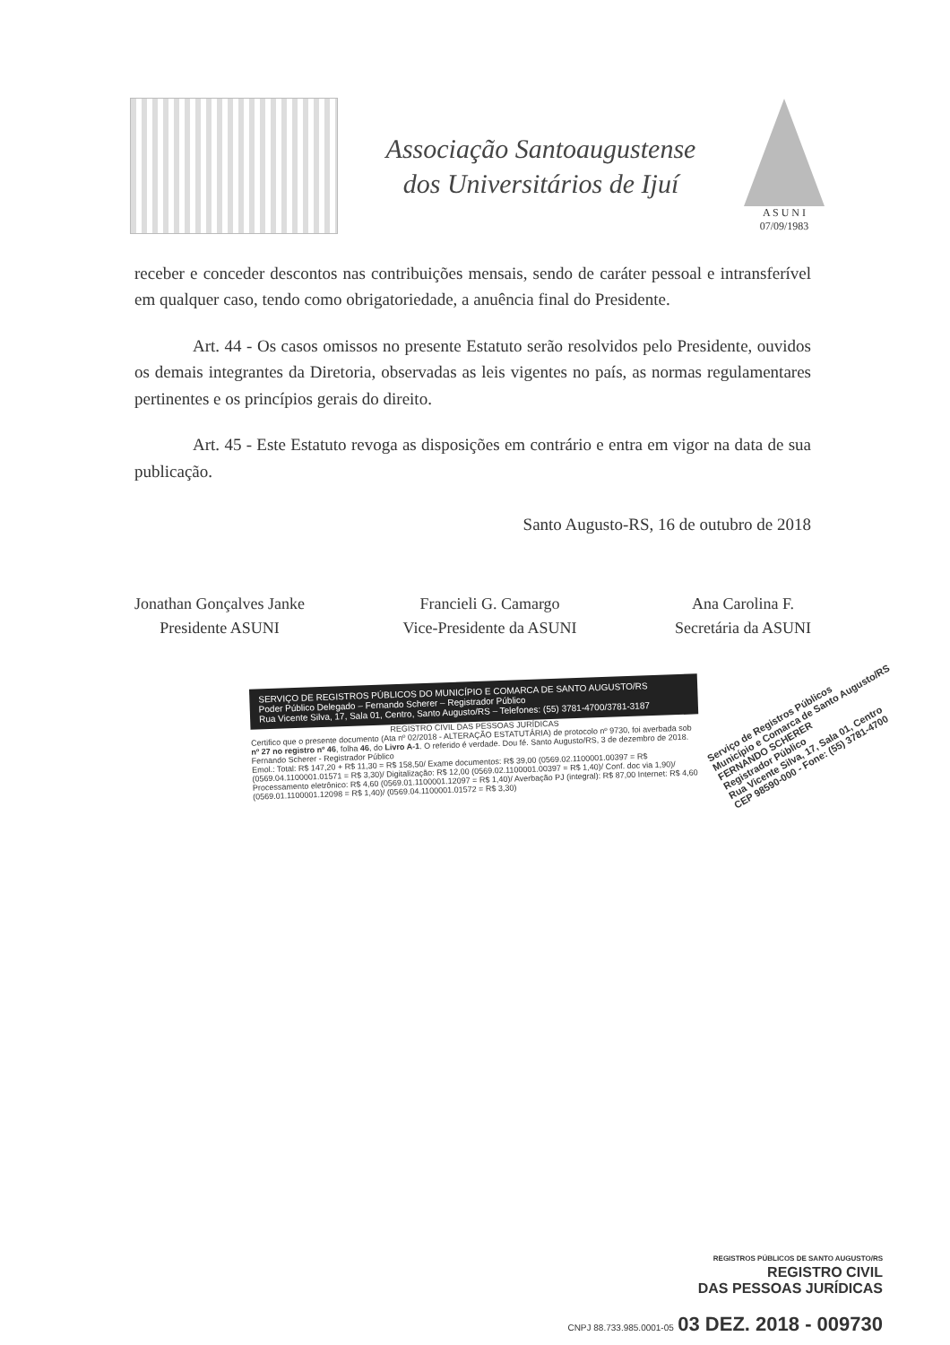Associação Santoaugustense
dos Universitários de Ijuí
A S U N I
07/09/1983
receber e conceder descontos nas contribuições mensais, sendo de caráter pessoal e intransferível em qualquer caso, tendo como obrigatoriedade, a anuência final do Presidente.
Art. 44 - Os casos omissos no presente Estatuto serão resolvidos pelo Presidente, ouvidos os demais integrantes da Diretoria, observadas as leis vigentes no país, as normas regulamentares pertinentes e os princípios gerais do direito.
Art. 45 - Este Estatuto revoga as disposições em contrário e entra em vigor na data de sua publicação.
Santo Augusto-RS, 16 de outubro de 2018
Jonathan Gonçalves Janke
Presidente ASUNI
Francieli G. Camargo
Vice-Presidente da ASUNI
Ana Carolina F.
Secretária da ASUNI
SERVIÇO DE REGISTROS PÚBLICOS DO MUNICÍPIO E COMARCA DE SANTO AUGUSTO/RS
Poder Público Delegado – Fernando Scherer – Registrador Público
Rua Vicente Silva, 17, Sala 01, Centro, Santo Augusto/RS – Telefones: (55) 3781-4700/3781-3187
REGISTRO CIVIL DAS PESSOAS JURÍDICAS
Certifico que o presente documento (Ata nº 02/2018 - ALTERAÇÃO ESTATUTÁRIA) de protocolo nº 9730, foi averbada sob nº 27 no registro nº 46, folha 46, do Livro A-1. O referido é verdade. Dou fé. Santo Augusto/RS, 3 de dezembro de 2018.
Fernando Scherer - Registrador Público
Emol.: Total: R$ 147,20 + R$ 11,30 = R$ 158,50/ Exame documentos: R$ 39,00 (0569.02.1100001.00397 = R$ (0569.04.1100001.01571 = R$ 3,30)/ Digitalização: R$ 12,00 (0569.02.1100001.00397 = R$ 1,40)/ Conf. doc via 1,90)/ Processamento eletrônico: R$ 4,60 (0569.01.1100001.12097 = R$ 1,40)/ Averbação PJ (integral): R$ 87,00 Internet: R$ 4,60 (0569.01.1100001.12098 = R$ 1,40)/ (0569.04.1100001.01572 = R$ 3,30)
Serviço de Registros Públicos
Município e Comarca de Santo Augusto/RS
FERNANDO SCHERER
Registrador Público
Rua Vicente Silva, 17, Sala 01, Centro
CEP 98590-000 - Fone: (55) 3781-4700
REGISTROS PÚBLICOS DE SANTO AUGUSTO/RS
REGISTRO CIVIL
DAS PESSOAS JURÍDICAS
CNPJ 88.733.985.0001-05 03 DEZ. 2018 - 009730